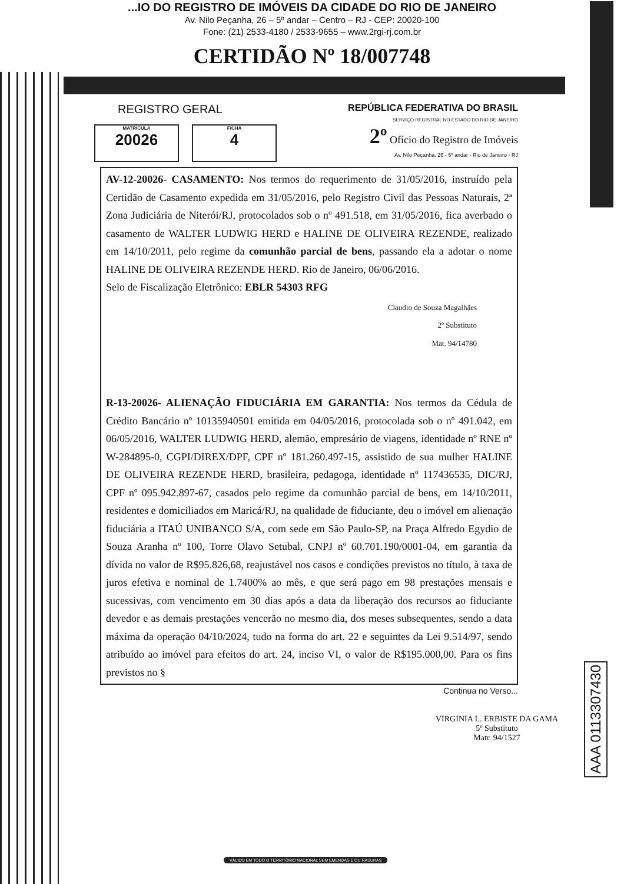...IO DO REGISTRO DE IMÓVEIS DA CIDADE DO RIO DE JANEIRO
Av. Nilo Peçanha, 26 – 5º andar – Centro – RJ - CEP: 20020-100
Fone: (21) 2533-4180 / 2533-9655 – www.2rgi-rj.com.br
CERTIDÃO Nº 18/007748
REGISTRO GERAL
MATRÍCULA 20026
FICHA 4
REPÚBLICA FEDERATIVA DO BRASIL
SERVIÇO REGISTRAL NO ESTADO DO RIO DE JANEIRO
2º Ofício do Registro de Imóveis
Av. Nilo Peçanha, 26 - 5º andar - Rio de Janeiro - RJ
AV-12-20026- CASAMENTO: Nos termos do requerimento de 31/05/2016, instruído pela Certidão de Casamento expedida em 31/05/2016, pelo Registro Civil das Pessoas Naturais, 2ª Zona Judiciária de Niterói/RJ, protocolados sob o nº 491.518, em 31/05/2016, fica averbado o casamento de WALTER LUDWIG HERD e HALINE DE OLIVEIRA REZENDE, realizado em 14/10/2011, pelo regime da comunhão parcial de bens, passando ela a adotar o nome HALINE DE OLIVEIRA REZENDE HERD. Rio de Janeiro, 06/06/2016.
Selo de Fiscalização Eletrônico: EBLR 54303 RFG
Claudio de Souza Magalhães
2º Substituto
Mat. 94/14780
R-13-20026- ALIENAÇÃO FIDUCIÁRIA EM GARANTIA: Nos termos da Cédula de Crédito Bancário nº 10135940501 emitida em 04/05/2016, protocolada sob o nº 491.042, em 06/05/2016, WALTER LUDWIG HERD, alemão, empresário de viagens, identidade nº RNE nº W-284895-0, CGPI/DIREX/DPF, CPF nº 181.260.497-15, assistido de sua mulher HALINE DE OLIVEIRA REZENDE HERD, brasileira, pedagoga, identidade nº 117436535, DIC/RJ, CPF nº 095.942.897-67, casados pelo regime da comunhão parcial de bens, em 14/10/2011, residentes e domiciliados em Maricá/RJ, na qualidade de fiduciante, deu o imóvel em alienação fiduciária a ITAÚ UNIBANCO S/A, com sede em São Paulo-SP, na Praça Alfredo Egydio de Souza Aranha nº 100, Torre Olavo Setubal, CNPJ nº 60.701.190/0001-04, em garantia da dívida no valor de R$95.826,68, reajustável nos casos e condições previstos no título, à taxa de juros efetiva e nominal de 1.7400% ao mês, e que será pago em 98 prestações mensais e sucessivas, com vencimento em 30 dias após a data da liberação dos recursos ao fiduciante devedor e as demais prestações vencerão no mesmo dia, dos meses subsequentes, sendo a data máxima da operação 04/10/2024, tudo na forma do art. 22 e seguintes da Lei 9.514/97, sendo atribuído ao imóvel para efeitos do art. 24, inciso VI, o valor de R$195.000,00. Para os fins previstos no §
Continua no Verso...
VIRGINIA L. ERBISTE DA GAMA
5º Substituto
Matr. 94/1527
AAA 0113307430
VÁLIDO EM TODO O TERRITÓRIO NACIONAL SEM EMENDAS E OU RASURAS